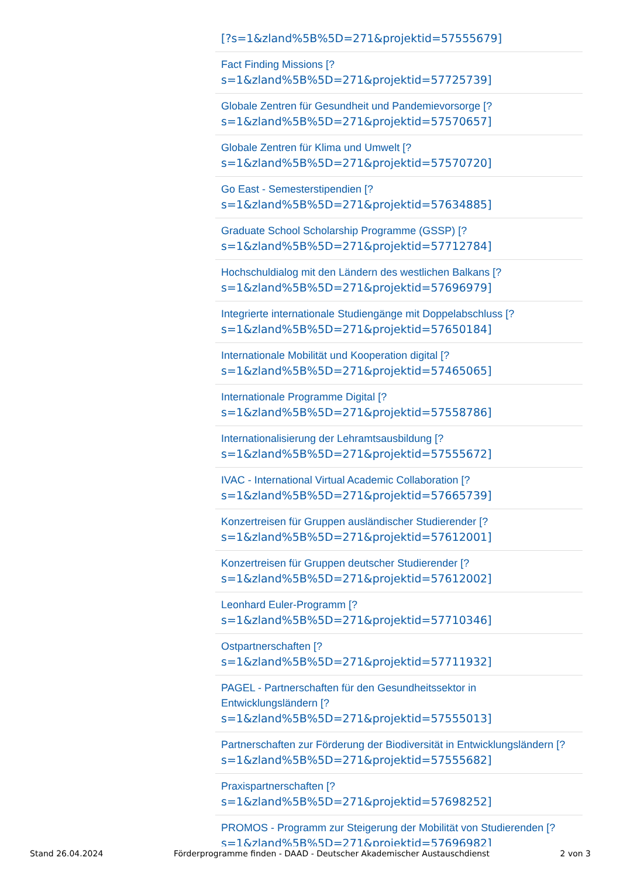[?s=1&zland%5B%5D=271&projektid=57555679]
Fact Finding Missions [?
s=1&zland%5B%5D=271&projektid=57725739]
Globale Zentren für Gesundheit und Pandemievorsorge [?
s=1&zland%5B%5D=271&projektid=57570657]
Globale Zentren für Klima und Umwelt [?
s=1&zland%5B%5D=271&projektid=57570720]
Go East - Semesterstipendien [?
s=1&zland%5B%5D=271&projektid=57634885]
Graduate School Scholarship Programme (GSSP) [?
s=1&zland%5B%5D=271&projektid=57712784]
Hochschuldialog mit den Ländern des westlichen Balkans [?
s=1&zland%5B%5D=271&projektid=57696979]
Integrierte internationale Studiengänge mit Doppelabschluss [?
s=1&zland%5B%5D=271&projektid=57650184]
Internationale Mobilität und Kooperation digital [?
s=1&zland%5B%5D=271&projektid=57465065]
Internationale Programme Digital [?
s=1&zland%5B%5D=271&projektid=57558786]
Internationalisierung der Lehramtsausbildung [?
s=1&zland%5B%5D=271&projektid=57555672]
IVAC - International Virtual Academic Collaboration [?
s=1&zland%5B%5D=271&projektid=57665739]
Konzertreisen für Gruppen ausländischer Studierender [?
s=1&zland%5B%5D=271&projektid=57612001]
Konzertreisen für Gruppen deutscher Studierender [?
s=1&zland%5B%5D=271&projektid=57612002]
Leonhard Euler-Programm [?
s=1&zland%5B%5D=271&projektid=57710346]
Ostpartnerschaften [?
s=1&zland%5B%5D=271&projektid=57711932]
PAGEL - Partnerschaften für den Gesundheitssektor in
Entwicklungsländern [?
s=1&zland%5B%5D=271&projektid=57555013]
Partnerschaften zur Förderung der Biodiversität in Entwicklungsländern [?
s=1&zland%5B%5D=271&projektid=57555682]
Praxispartnerschaften [?
s=1&zland%5B%5D=271&projektid=57698252]
PROMOS - Programm zur Steigerung der Mobilität von Studierenden [?
s=1&zland%5B%5D=271&projektid=57696982]
Stand 26.04.2024 Förderprogramme finden - DAAD - Deutscher Akademischer Austauschdienst 2 von 3